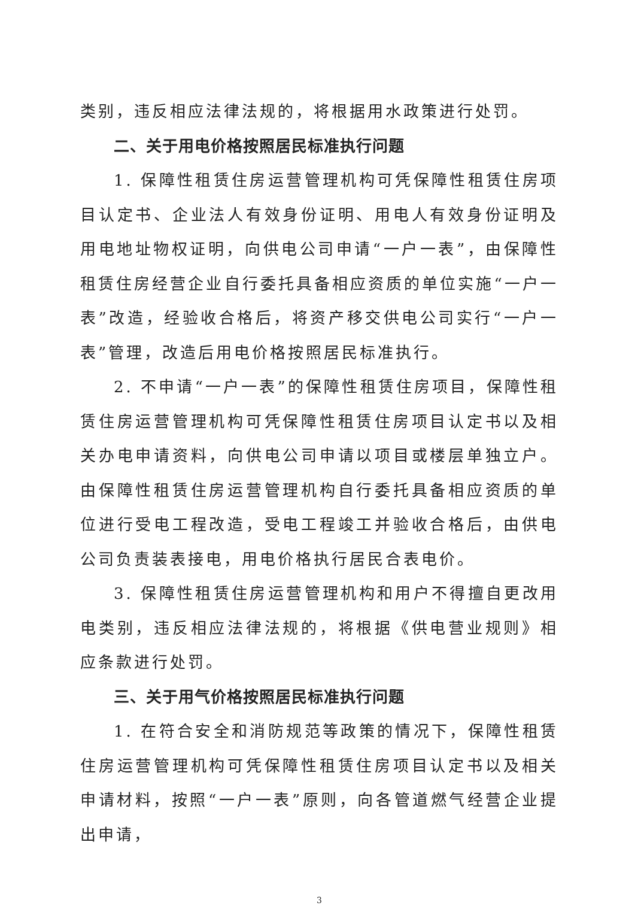类别，违反相应法律法规的，将根据用水政策进行处罚。
二、关于用电价格按照居民标准执行问题
1. 保障性租赁住房运营管理机构可凭保障性租赁住房项目认定书、企业法人有效身份证明、用电人有效身份证明及用电地址物权证明，向供电公司申请“一户一表”，由保障性租赁住房经营企业自行委托具备相应资质的单位实施“一户一表”改造，经验收合格后，将资产移交供电公司实行“一户一表”管理，改造后用电价格按照居民标准执行。
2. 不申请“一户一表”的保障性租赁住房项目，保障性租赁住房运营管理机构可凭保障性租赁住房项目认定书以及相关办电申请资料，向供电公司申请以项目或楼层单独立户。由保障性租赁住房运营管理机构自行委托具备相应资质的单位进行受电工程改造，受电工程竣工并验收合格后，由供电公司负责装表接电，用电价格执行居民合表电价。
3. 保障性租赁住房运营管理机构和用户不得擅自更改用电类别，违反相应法律法规的，将根据《供电营业规则》相应条款进行处罚。
三、关于用气价格按照居民标准执行问题
1. 在符合安全和消防规范等政策的情况下，保障性租赁住房运营管理机构可凭保障性租赁住房项目认定书以及相关申请材料，按照“一户一表”原则，向各管道燃气经营企业提出申请，
3